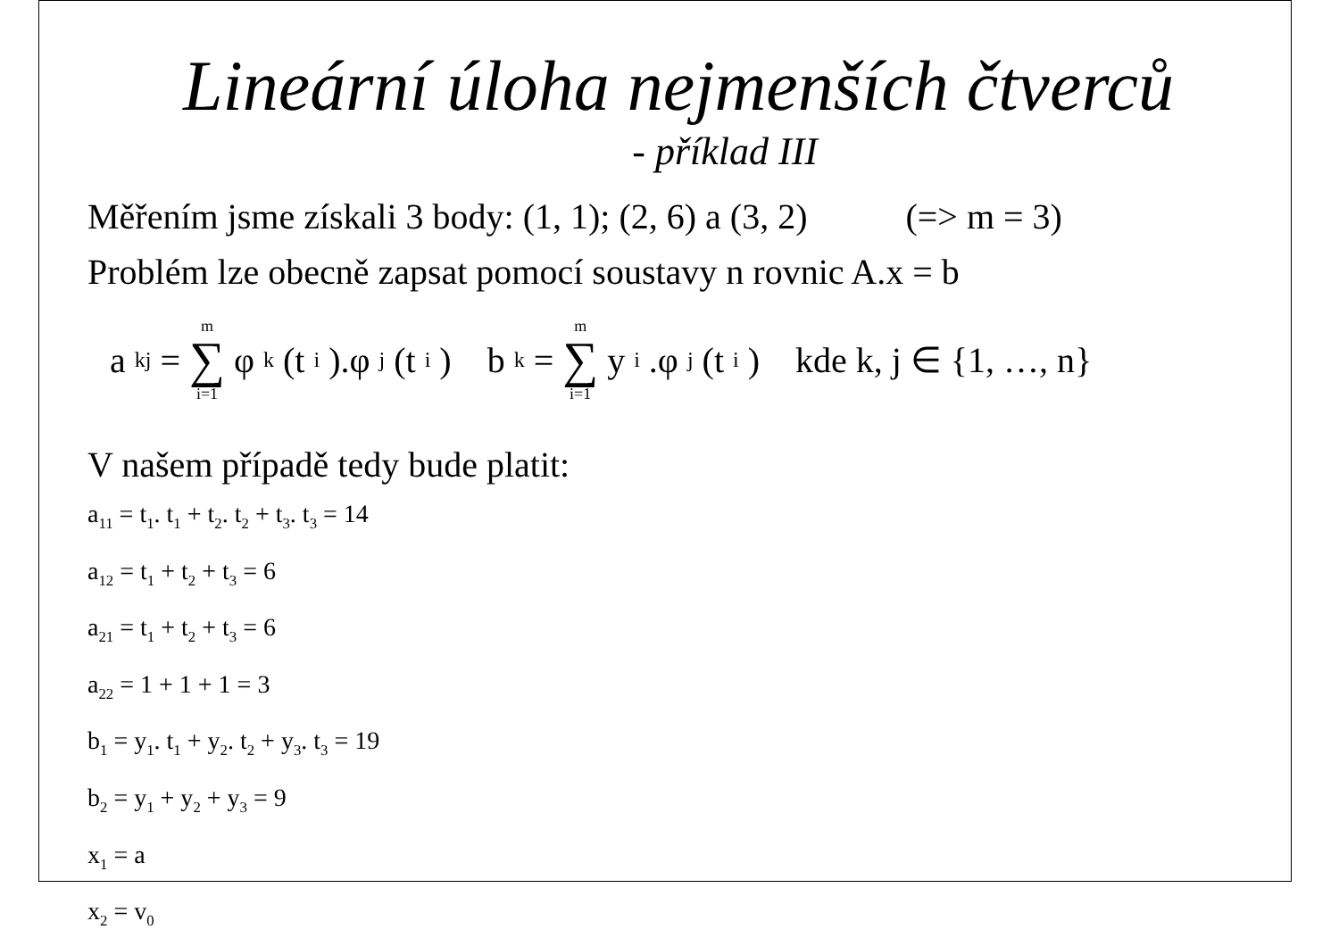Lineární úloha nejmenších čtverců
- příklad III
Měřením jsme získali 3 body: (1, 1); (2, 6) a (3, 2) (=> m = 3)
Problém lze obecně zapsat pomocí soustavy n rovnic A.x = b
a<sub>kj</sub> = m ∑ i=1 φ<sub>k</sub>(t<sub>i</sub>).φ<sub>j</sub>(t<sub>i</sub>) b<sub>k</sub> = m ∑ i=1 y<sub>i</sub>.φ<sub>j</sub>(t<sub>i</sub>) kde k, j ∈ {1, …, n}
V našem případě tedy bude platit:
a<sub>11</sub> = t<sub>1</sub>. t<sub>1</sub> + t<sub>2</sub>. t<sub>2</sub> + t<sub>3</sub>. t<sub>3</sub> = 14
a<sub>12</sub> = t<sub>1</sub> + t<sub>2</sub> + t<sub>3</sub> = 6
a<sub>21</sub> = t<sub>1</sub> + t<sub>2</sub> + t<sub>3</sub> = 6
a<sub>22</sub> = 1 + 1 + 1 = 3
b<sub>1</sub> = y<sub>1</sub>. t<sub>1</sub> + y<sub>2</sub>. t<sub>2</sub> + y<sub>3</sub>. t<sub>3</sub> = 19
b<sub>2</sub> = y<sub>1</sub> + y<sub>2</sub> + y<sub>3</sub> = 9
x<sub>1</sub> = a
x<sub>2</sub> = v<sub>0</sub>